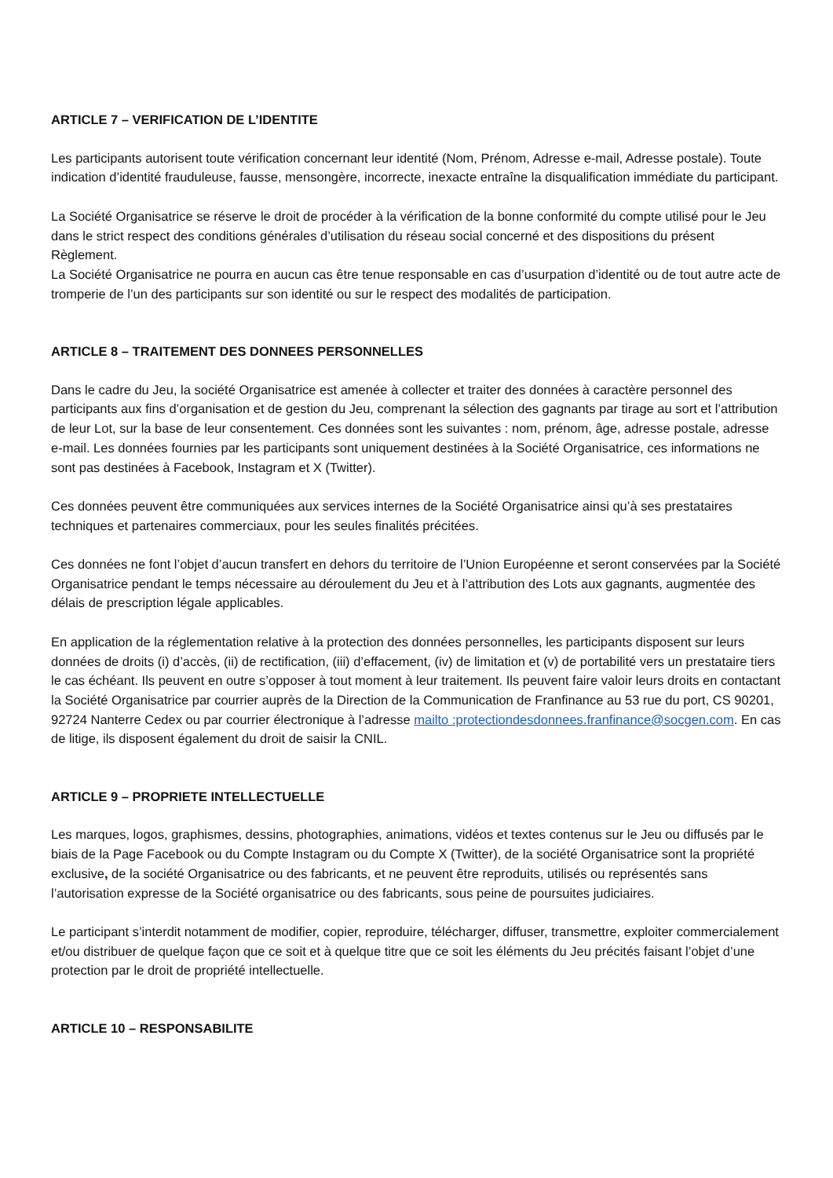ARTICLE 7 – VERIFICATION DE L’IDENTITE
Les participants autorisent toute vérification concernant leur identité (Nom, Prénom, Adresse e-mail, Adresse postale). Toute indication d’identité frauduleuse, fausse, mensongère, incorrecte, inexacte entraîne la disqualification immédiate du participant.
La Société Organisatrice se réserve le droit de procéder à la vérification de la bonne conformité du compte utilisé pour le Jeu dans le strict respect des conditions générales d’utilisation du réseau social concerné et des dispositions du présent Règlement.
La Société Organisatrice ne pourra en aucun cas être tenue responsable en cas d’usurpation d’identité ou de tout autre acte de tromperie de l’un des participants sur son identité ou sur le respect des modalités de participation.
ARTICLE 8 – TRAITEMENT DES DONNEES PERSONNELLES
Dans le cadre du Jeu, la société Organisatrice est amenée à collecter et traiter des données à caractère personnel des participants aux fins d’organisation et de gestion du Jeu, comprenant la sélection des gagnants par tirage au sort et l’attribution de leur Lot, sur la base de leur consentement. Ces données sont les suivantes : nom, prénom, âge, adresse postale, adresse e-mail. Les données fournies par les participants sont uniquement destinées à la Société Organisatrice, ces informations ne sont pas destinées à Facebook, Instagram et X (Twitter).
Ces données peuvent être communiquées aux services internes de la Société Organisatrice ainsi qu’à ses prestataires techniques et partenaires commerciaux, pour les seules finalités précitées.
Ces données ne font l’objet d’aucun transfert en dehors du territoire de l’Union Européenne et seront conservées par la Société Organisatrice pendant le temps nécessaire au déroulement du Jeu et à l’attribution des Lots aux gagnants, augmentée des délais de prescription légale applicables.
En application de la réglementation relative à la protection des données personnelles, les participants disposent sur leurs données de droits (i) d’accès, (ii) de rectification, (iii) d’effacement, (iv) de limitation et (v) de portabilité vers un prestataire tiers le cas échéant. Ils peuvent en outre s’opposer à tout moment à leur traitement. Ils peuvent faire valoir leurs droits en contactant la Société Organisatrice par courrier auprès de la Direction de la Communication de Franfinance au 53 rue du port, CS 90201, 92724 Nanterre Cedex ou par courrier électronique à l’adresse mailto :protectiondesdonnees.franfinance@socgen.com. En cas de litige, ils disposent également du droit de saisir la CNIL.
ARTICLE 9 – PROPRIETE INTELLECTUELLE
Les marques, logos, graphismes, dessins, photographies, animations, vidéos et textes contenus sur le Jeu ou diffusés par le biais de la Page Facebook ou du Compte Instagram ou du Compte X (Twitter), de la société Organisatrice sont la propriété exclusive, de la société Organisatrice ou des fabricants, et ne peuvent être reproduits, utilisés ou représentés sans l’autorisation expresse de la Société organisatrice ou des fabricants, sous peine de poursuites judiciaires.
Le participant s’interdit notamment de modifier, copier, reproduire, télécharger, diffuser, transmettre, exploiter commercialement et/ou distribuer de quelque façon que ce soit et à quelque titre que ce soit les éléments du Jeu précités faisant l’objet d’une protection par le droit de propriété intellectuelle.
ARTICLE 10 – RESPONSABILITE